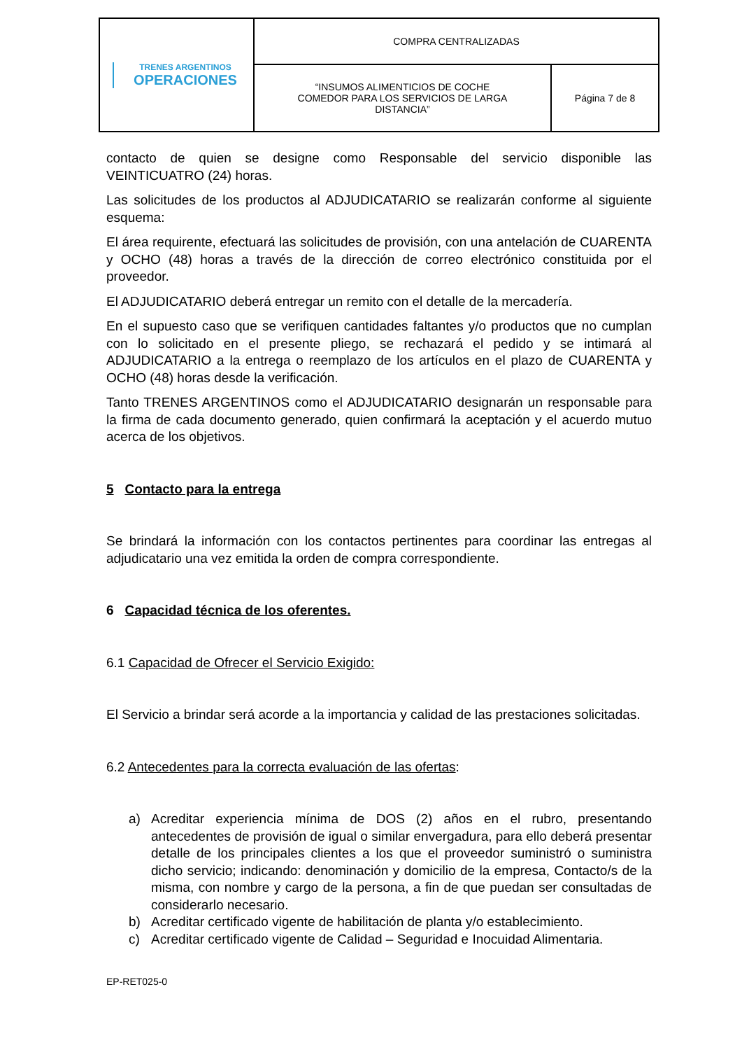| TRENES ARGENTINOS OPERACIONES | COMPRA CENTRALIZADAS | |
| | “INSUMOS ALIMENTICIOS DE COCHE COMEDOR PARA LOS SERVICIOS DE LARGA DISTANCIA” | Página 7 de 8 |
contacto de quien se designe como Responsable del servicio disponible las VEINTICUATRO (24) horas.
Las solicitudes de los productos al ADJUDICATARIO se realizarán conforme al siguiente esquema:
El área requirente, efectuará las solicitudes de provisión, con una antelación de CUARENTA y OCHO (48) horas a través de la dirección de correo electrónico constituida por el proveedor.
El ADJUDICATARIO deberá entregar un remito con el detalle de la mercadería.
En el supuesto caso que se verifiquen cantidades faltantes y/o productos que no cumplan con lo solicitado en el presente pliego, se rechazará el pedido y se intimará al ADJUDICATARIO a la entrega o reemplazo de los artículos en el plazo de CUARENTA y OCHO (48) horas desde la verificación.
Tanto TRENES ARGENTINOS como el ADJUDICATARIO designarán un responsable para la firma de cada documento generado, quien confirmará la aceptación y el acuerdo mutuo acerca de los objetivos.
5 Contacto para la entrega
Se brindará la información con los contactos pertinentes para coordinar las entregas al adjudicatario una vez emitida la orden de compra correspondiente.
6 Capacidad técnica de los oferentes.
6.1 Capacidad de Ofrecer el Servicio Exigido:
El Servicio a brindar será acorde a la importancia y calidad de las prestaciones solicitadas.
6.2 Antecedentes para la correcta evaluación de las ofertas:
a) Acreditar experiencia mínima de DOS (2) años en el rubro, presentando antecedentes de provisión de igual o similar envergadura, para ello deberá presentar detalle de los principales clientes a los que el proveedor suministró o suministra dicho servicio; indicando: denominación y domicilio de la empresa, Contacto/s de la misma, con nombre y cargo de la persona, a fin de que puedan ser consultadas de considerarlo necesario.
b) Acreditar certificado vigente de habilitación de planta y/o establecimiento.
c) Acreditar certificado vigente de Calidad – Seguridad e Inocuidad Alimentaria.
EP-RET025-0